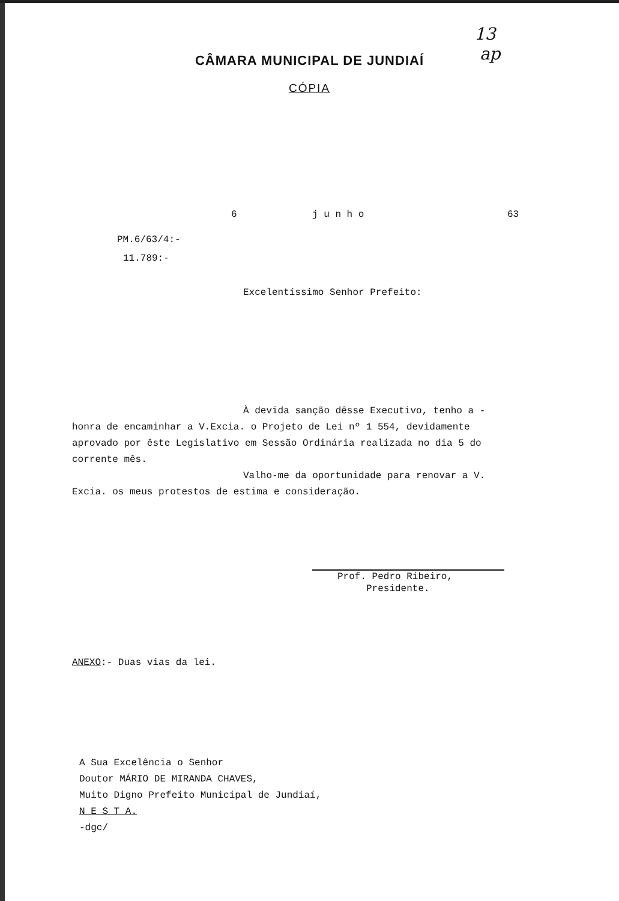13
ap
CÂMARA MUNICIPAL DE JUNDIAÍ
CÓPIA
6 j u n h o 63
PM.6/63/4:-
11.789:-
Excelentíssimo Senhor Prefeito:
À devida sanção dêsse Executivo, tenho a - honra de encaminhar a V.Excia. o Projeto de Lei nº 1 554, devidamente aprovado por êste Legislativo em Sessão Ordinária realizada no dia 5 do corrente mês.
Valho-me da oportunidade para renovar a V. Excia. os meus protestos de estima e consideração.
Prof. Pedro Ribeiro,
Presidente.
ANEXO:- Duas vias da lei.
A Sua Excelência o Senhor
Doutor MÁRIO DE MIRANDA CHAVES,
Muito Digno Prefeito Municipal de Jundiaí,
N E S T A.
-dgc/